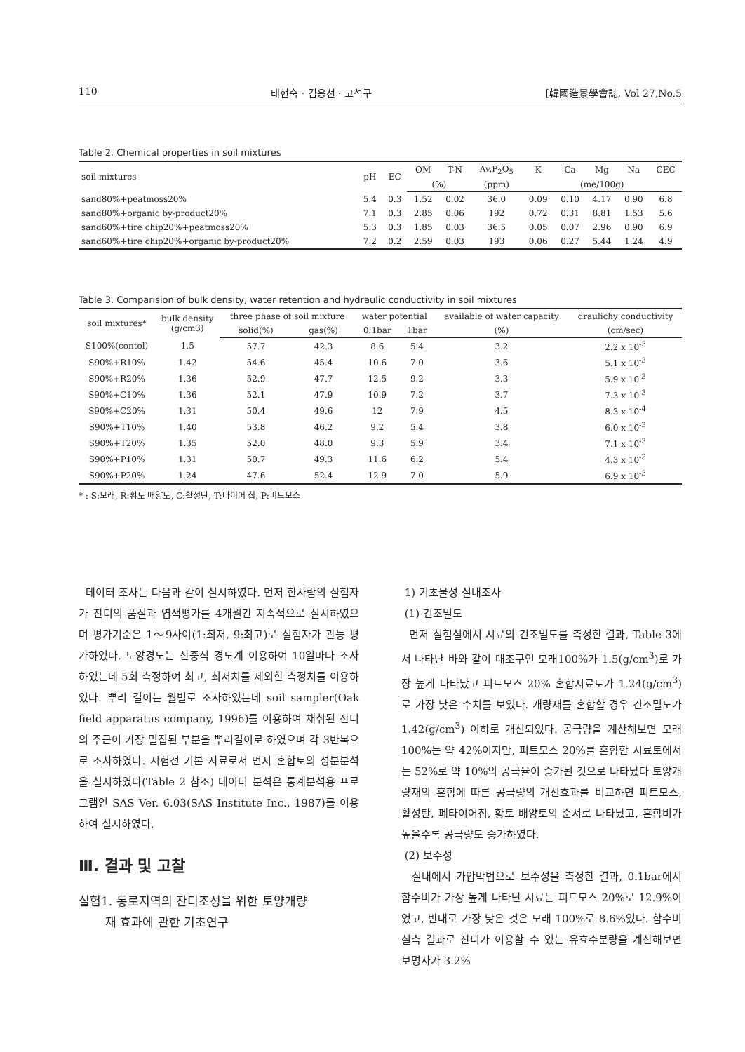110 태현숙 · 김용선 · 고석구 [韓國造景學會誌, Vol 27,No.5
Table 2. Chemical properties in soil mixtures
| soil mixtures | pH | EC | OM | T-N | Av.P<sub>2</sub>O<sub>5</sub> | K | Ca | Mg | Na | CEC |
| --- | --- | --- | --- | --- | --- | --- | --- | --- | --- | --- |
| | | | (%) | | (ppm) | (me/100g) | | | | |
| sand80%+peatmoss20% | 5.4 | 0.3 | 1.52 | 0.02 | 36.0 | 0.09 | 0.10 | 4.17 | 0.90 | 6.8 |
| sand80%+organic by-product20% | 7.1 | 0.3 | 2.85 | 0.06 | 192 | 0.72 | 0.31 | 8.81 | 1.53 | 5.6 |
| sand60%+tire chip20%+peatmoss20% | 5.3 | 0.3 | 1.85 | 0.03 | 36.5 | 0.05 | 0.07 | 2.96 | 0.90 | 6.9 |
| sand60%+tire chip20%+organic by-product20% | 7.2 | 0.2 | 2.59 | 0.03 | 193 | 0.06 | 0.27 | 5.44 | 1.24 | 4.9 |
Table 3. Comparision of bulk density, water retention and hydraulic conductivity in soil mixtures
| soil mixtures* | bulk density (g/cm3) | three phase of soil mixture | | water potential | | available of water capacity | draulichy conductivity |
| --- | --- | --- | --- | --- | --- | --- | --- |
| | | solid(%) | gas(%) | 0.1bar | 1bar | (%) | (cm/sec) |
| S100%(contol) | 1.5 | 57.7 | 42.3 | 8.6 | 5.4 | 3.2 | 2.2 x 10<sup>-3</sup> |
| S90%+R10% | 1.42 | 54.6 | 45.4 | 10.6 | 7.0 | 3.6 | 5.1 x 10<sup>-3</sup> |
| S90%+R20% | 1.36 | 52.9 | 47.7 | 12.5 | 9.2 | 3.3 | 5.9 x 10<sup>-3</sup> |
| S90%+C10% | 1.36 | 52.1 | 47.9 | 10.9 | 7.2 | 3.7 | 7.3 x 10<sup>-3</sup> |
| S90%+C20% | 1.31 | 50.4 | 49.6 | 12 | 7.9 | 4.5 | 8.3 x 10<sup>-4</sup> |
| S90%+T10% | 1.40 | 53.8 | 46.2 | 9.2 | 5.4 | 3.8 | 6.0 x 10<sup>-3</sup> |
| S90%+T20% | 1.35 | 52.0 | 48.0 | 9.3 | 5.9 | 3.4 | 7.1 x 10<sup>-3</sup> |
| S90%+P10% | 1.31 | 50.7 | 49.3 | 11.6 | 6.2 | 5.4 | 4.3 x 10<sup>-3</sup> |
| S90%+P20% | 1.24 | 47.6 | 52.4 | 12.9 | 7.0 | 5.9 | 6.9 x 10<sup>-3</sup> |
* : S:모래, R:황토 배양토, C:활성탄, T:타이어 칩, P:피트모스
데이터 조사는 다음과 같이 실시하였다. 먼저 한사람의 실험자가 잔디의 품질과 엽색평가를 4개월간 지속적으로 실시하였으며 평가기준은 1～9사이(1:최저, 9:최고)로 실험자가 관능 평가하였다. 토양경도는 산중식 경도계 이용하여 10일마다 조사하였는데 5회 측정하여 최고, 최저치를 제외한 측정치를 이용하였다. 뿌리 길이는 월별로 조사하였는데 soil sampler(Oak field apparatus company, 1996)를 이용하여 채취된 잔디의 주근이 가장 밀집된 부분을 뿌리길이로 하였으며 각 3반복으로 조사하였다. 시험전 기본 자료로서 먼저 혼합토의 성분분석을 실시하였다(Table 2 참조) 데이터 분석은 통계분석용 프로그램인 SAS Ver. 6.03(SAS Institute Inc., 1987)를 이용하여 실시하였다.
Ⅲ. 결과 및 고찰
실험1. 통로지역의 잔디조성을 위한 토양개량
재 효과에 관한 기초연구
1) 기초물성 실내조사
(1) 건조밀도
먼저 실험실에서 시료의 건조밀도를 측정한 결과, Table 3에서 나타난 바와 같이 대조구인 모래100%가 1.5(g/cm<sup>3</sup>)로 가장 높게 나타났고 피트모스 20% 혼합시료토가 1.24(g/cm<sup>3</sup>)로 가장 낮은 수치를 보였다. 개량재를 혼합할 경우 건조밀도가 1.42(g/cm<sup>3</sup>) 이하로 개선되었다. 공극량을 계산해보면 모래 100%는 약 42%이지만, 피트모스 20%를 혼합한 시료토에서는 52%로 약 10%의 공극율이 증가된 것으로 나타났다 토양개량재의 혼합에 따른 공극량의 개선효과를 비교하면 피트모스, 활성탄, 폐타이어칩, 황토 배양토의 순서로 나타났고, 혼합비가 높을수록 공극량도 증가하였다.
(2) 보수성
실내에서 가압막법으로 보수성을 측정한 결과, 0.1bar에서 함수비가 가장 높게 나타난 시료는 피트모스 20%로 12.9%이었고, 반대로 가장 낮은 것은 모래 100%로 8.6%였다. 함수비 실측 결과로 잔디가 이용할 수 있는 유효수분량을 계산해보면 보명사가 3.2%